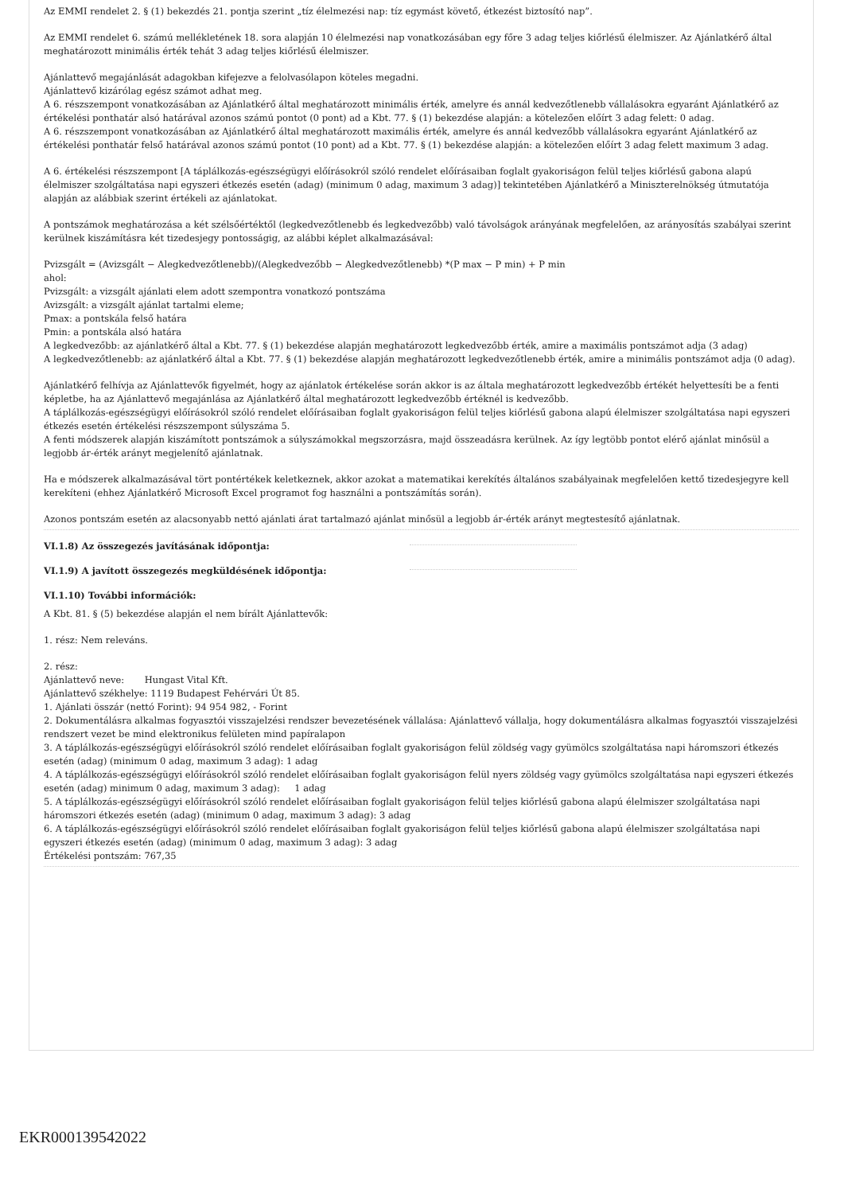Az EMMI rendelet 2. § (1) bekezdés 21. pontja szerint „tíz élelmezési nap: tíz egymást követő, étkezést biztosító nap”.
Az EMMI rendelet 6. számú mellékletének 18. sora alapján 10 élelmezési nap vonatkozásában egy főre 3 adag teljes kiőrlésű élelmiszer. Az Ajánlatkérő által meghatározott minimális érték tehát 3 adag teljes kiőrlésű élelmiszer.
Ajánlattevő megajánlását adagokban kifejezve a felolvasólapon köteles megadni.
Ajánlattevő kizárólag egész számot adhat meg.
A 6. részszempont vonatkozásában az Ajánlatkérő által meghatározott minimális érték, amelyre és annál kedvezőtlenebb vállalásokra egyaránt Ajánlatkérő az értékelési ponthatár alsó határával azonos számú pontot (0 pont) ad a Kbt. 77. § (1) bekezdése alapján: a kötelezően előírt 3 adag felett: 0 adag.
A 6. részszempont vonatkozásában az Ajánlatkérő által meghatározott maximális érték, amelyre és annál kedvezőbb vállalásokra egyaránt Ajánlatkérő az értékelési ponthatár felső határával azonos számú pontot (10 pont) ad a Kbt. 77. § (1) bekezdése alapján: a kötelezően előírt 3 adag felett maximum 3 adag.
A 6. értékelési részszempont [A táplálkozás-egészségügyi előírásokról szóló rendelet előírásaiban foglalt gyakoriságon felül teljes kiőrlésű gabona alapú élelmiszer szolgáltatása napi egyszeri étkezés esetén (adag) (minimum 0 adag, maximum 3 adag)] tekintetében Ajánlatkérő a Miniszterelnökség útmutatója alapján az alábbiak szerint értékeli az ajánlatokat.
A pontszámok meghatározása a két szélsőértéktől (legkedvezőtlenebb és legkedvezőbb) való távolságok arányának megfelelően, az arányosítás szabályai szerint kerülnek kiszámításra két tizedesjegy pontosságig, az alábbi képlet alkalmazásával:
Pvizsgált = (Avizsgált − Alegkedvezőtlenebb)/(Alegkedvezőbb − Alegkedvezőtlenebb) *(P max − P min) + P min
ahol:
Pvizsgált: a vizsgált ajánlati elem adott szempontra vonatkozó pontszáma
Avizsgált: a vizsgált ajánlat tartalmi eleme;
Pmax: a pontskála felső határa
Pmin: a pontskála alsó határa
A legkedvezőbb: az ajánlatkérő által a Kbt. 77. § (1) bekezdése alapján meghatározott legkedvezőbb érték, amire a maximális pontszámot adja (3 adag)
A legkedvezőtlenebb: az ajánlatkérő által a Kbt. 77. § (1) bekezdése alapján meghatározott legkedvezőtlenebb érték, amire a minimális pontszámot adja (0 adag).
Ajánlatkérő felhívja az Ajánlattevők figyelmét, hogy az ajánlatok értékelése során akkor is az általa meghatározott legkedvezőbb értékét helyettesíti be a fenti képletbe, ha az Ajánlattevő megajánlása az Ajánlatkérő által meghatározott legkedvezőbb értéknél is kedvezőbb.
A táplálkozás-egészségügyi előírásokról szóló rendelet előírásaiban foglalt gyakoriságon felül teljes kiőrlésű gabona alapú élelmiszer szolgáltatása napi egyszeri étkezés esetén értékelési részszempont súlyszáma 5.
A fenti módszerek alapján kiszámított pontszámok a súlyszámokkal megszorzásra, majd összeadásra kerülnek. Az így legtöbb pontot elérő ajánlat minősül a legjobb ár-érték arányt megjelenítő ajánlatnak.
Ha e módszerek alkalmazásával tört pontértékek keletkeznek, akkor azokat a matematikai kerekítés általános szabályainak megfelelően kettő tizedesjegyre kell kerekíteni (ehhez Ajánlatkérő Microsoft Excel programot fog használni a pontszámítás során).
Azonos pontszám esetén az alacsonyabb nettó ajánlati árat tartalmazó ajánlat minősül a legjobb ár-érték arányt megtestesítő ajánlatnak.
VI.1.8) Az összegezés javításának időpontja:
VI.1.9) A javított összegezés megküldésének időpontja:
VI.1.10) További információk:
A Kbt. 81. § (5) bekezdése alapján el nem bírált Ajánlattevők:
1. rész: Nem releváns.
2. rész:
Ajánlattevő neve: Hungast Vital Kft.
Ajánlattevő székhelye: 1119 Budapest Fehérvári Út 85.
1. Ajánlati összár (nettó Forint): 94 954 982, - Forint
2. Dokumentálásra alkalmas fogyasztói visszajelzési rendszer bevezetésének vállalása: Ajánlattevő vállalja, hogy dokumentálásra alkalmas fogyasztói visszajelzési rendszert vezet be mind elektronikus felületen mind papíralapon
3. A táplálkozás-egészségügyi előírásokról szóló rendelet előírásaiban foglalt gyakoriságon felül zöldség vagy gyümölcs szolgáltatása napi háromszori étkezés esetén (adag) (minimum 0 adag, maximum 3 adag): 1 adag
4. A táplálkozás-egészségügyi előírásokról szóló rendelet előírásaiban foglalt gyakoriságon felül nyers zöldség vagy gyümölcs szolgáltatása napi egyszeri étkezés esetén (adag) minimum 0 adag, maximum 3 adag): 1 adag
5. A táplálkozás-egészségügyi előírásokról szóló rendelet előírásaiban foglalt gyakoriságon felül teljes kiőrlésű gabona alapú élelmiszer szolgáltatása napi háromszori étkezés esetén (adag) (minimum 0 adag, maximum 3 adag): 3 adag
6. A táplálkozás-egészségügyi előírásokról szóló rendelet előírásaiban foglalt gyakoriságon felül teljes kiőrlésű gabona alapú élelmiszer szolgáltatása napi egyszeri étkezés esetén (adag) (minimum 0 adag, maximum 3 adag): 3 adag
Értékelési pontszám: 767,35
EKR000139542022